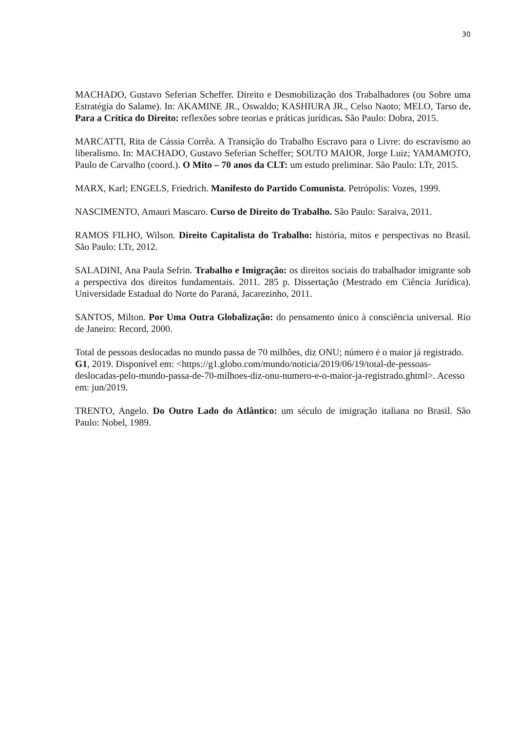30
MACHADO, Gustavo Seferian Scheffer. Direito e Desmobilização dos Trabalhadores (ou Sobre uma Estratégia do Salame). In: AKAMINE JR., Oswaldo; KASHIURA JR., Celso Naoto; MELO, Tarso de. Para a Crítica do Direito: reflexões sobre teorias e práticas jurídicas. São Paulo: Dobra, 2015.
MARCATTI, Rita de Cássia Corrêa. A Transição do Trabalho Escravo para o Livre: do escravismo ao liberalismo. In: MACHADO, Gustavo Seferian Scheffer; SOUTO MAIOR, Jorge Luiz; YAMAMOTO, Paulo de Carvalho (coord.). O Mito – 70 anos da CLT: um estudo preliminar. São Paulo: LTr, 2015.
MARX, Karl; ENGELS, Friedrich. Manifesto do Partido Comunista. Petrópolis: Vozes, 1999.
NASCIMENTO, Amauri Mascaro. Curso de Direito do Trabalho. São Paulo: Saraiva, 2011.
RAMOS FILHO, Wilson. Direito Capitalista do Trabalho: história, mitos e perspectivas no Brasil. São Paulo: LTr, 2012.
SALADINI, Ana Paula Sefrin. Trabalho e Imigração: os direitos sociais do trabalhador imigrante sob a perspectiva dos direitos fundamentais. 2011. 285 p. Dissertação (Mestrado em Ciência Jurídica). Universidade Estadual do Norte do Paraná, Jacarezinho, 2011.
SANTOS, Milton. Por Uma Outra Globalização: do pensamento único à consciência universal. Rio de Janeiro: Record, 2000.
Total de pessoas deslocadas no mundo passa de 70 milhões, diz ONU; número é o maior já registrado. G1, 2019. Disponível em: <https://g1.globo.com/mundo/noticia/2019/06/19/total-de-pessoas-deslocadas-pelo-mundo-passa-de-70-milhoes-diz-onu-numero-e-o-maior-ja-registrado.ghtml>. Acesso em: jun/2019.
TRENTO, Angelo. Do Outro Lado do Atlântico: um século de imigração italiana no Brasil. São Paulo: Nobel, 1989.